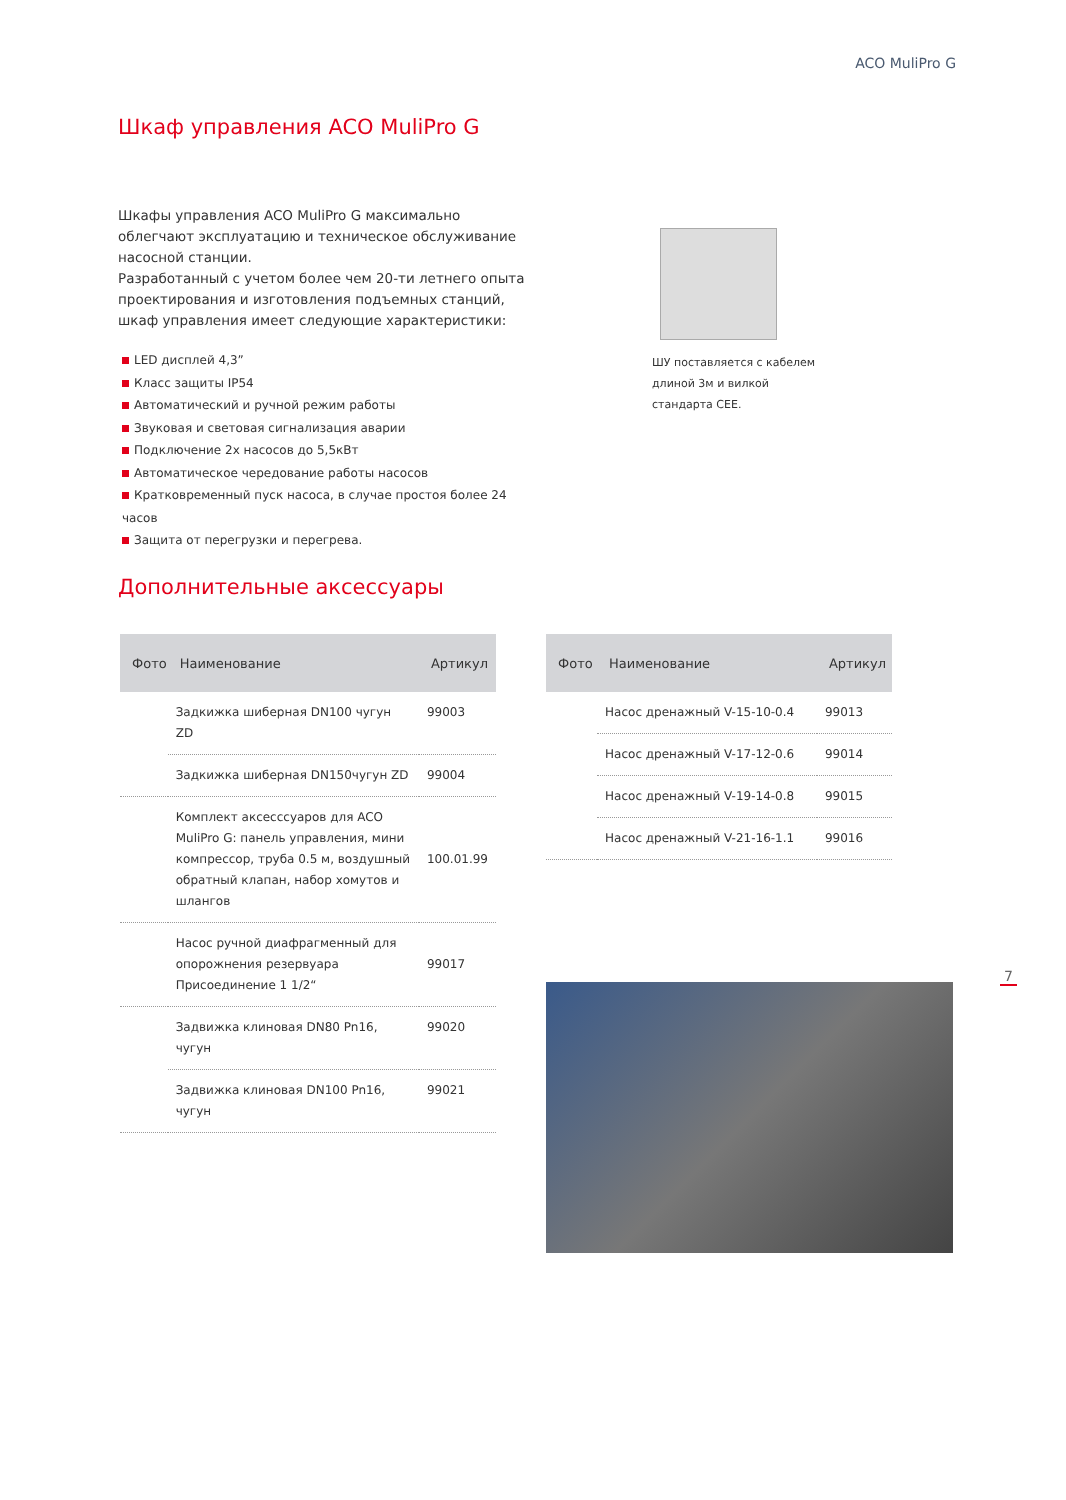ACO MuliPro G
Шкаф управления ACO MuliPro G
Шкафы управления ACO MuliPro G максимально облегчают эксплуатацию и техническое обслуживание насосной станции.
Разработанный с учетом более чем 20-ти летнего опыта проектирования и изготовления подъемных станций, шкаф управления имеет следующие характеристики:
LED дисплей 4,3”
Класс защиты IP54
Автоматический и ручной режим работы
Звуковая и световая сигнализация аварии
Подключение 2х насосов до 5,5кВт
Автоматическое чередование работы насосов
Кратковременный пуск насоса, в случае простоя более 24 часов
Защита от перегрузки и перегрева.
ШУ поставляется с кабелем длиной 3м и вилкой стандарта CEE.
Дополнительные аксессуары
| Фото | Наименование | Артикул |
| --- | --- | --- |
| | Задкижка шиберная DN100 чугун ZD | 99003 |
| | Задкижка шиберная DN150чугун ZD | 99004 |
| | Комплект аксесссуаров для ACO MuliPro G: панель управления, мини компрессор, труба 0.5 м, воздушный обратный клапан, набор хомутов и шлангов | 100.01.99 |
| | Насос ручной диафрагменный для опорожнения резервуара Присоединение 1 1/2“ | 99017 |
| | Задвижка клиновая DN80 Pn16, чугун | 99020 |
| | Задвижка клиновая DN100 Pn16, чугун | 99021 |
| Фото | Наименование | Артикул |
| --- | --- | --- |
| | Насос дренажный V-15-10-0.4 | 99013 |
| | Насос дренажный V-17-12-0.6 | 99014 |
| | Насос дренажный V-19-14-0.8 | 99015 |
| | Насос дренажный V-21-16-1.1 | 99016 |
7